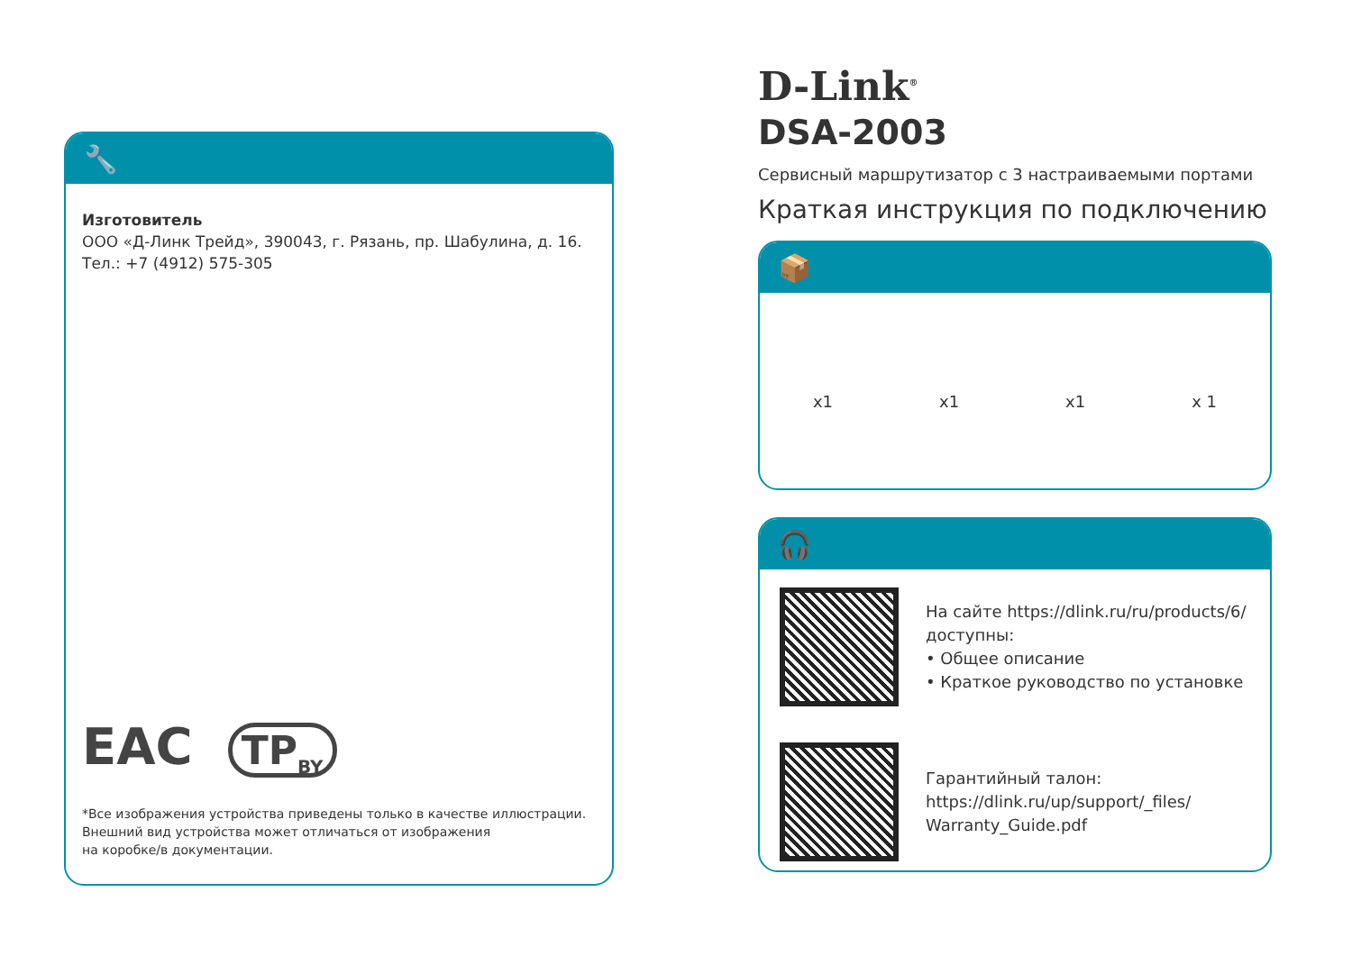🔧
Изготовитель
ООО «Д-Линк Трейд», 390043, г. Рязань, пр. Шабулина, д. 16.
Тел.: +7 (4912) 575-305
EAC TP<sub>BY</sub>
*Все изображения устройства приведены только в качестве иллюстрации.
Внешний вид устройства может отличаться от изображения
на коробке/в документации.
D-Link<sup>®</sup>
DSA-2003
Сервисный маршрутизатор с 3 настраиваемыми портами
Краткая инструкция по подключению
📦
x1 x1 x1 x 1
🎧
На сайте https://dlink.ru/ru/products/6/
доступны:
• Общее описание
• Краткое руководство по установке
Гарантийный талон:
https://dlink.ru/up/support/_files/
Warranty_Guide.pdf